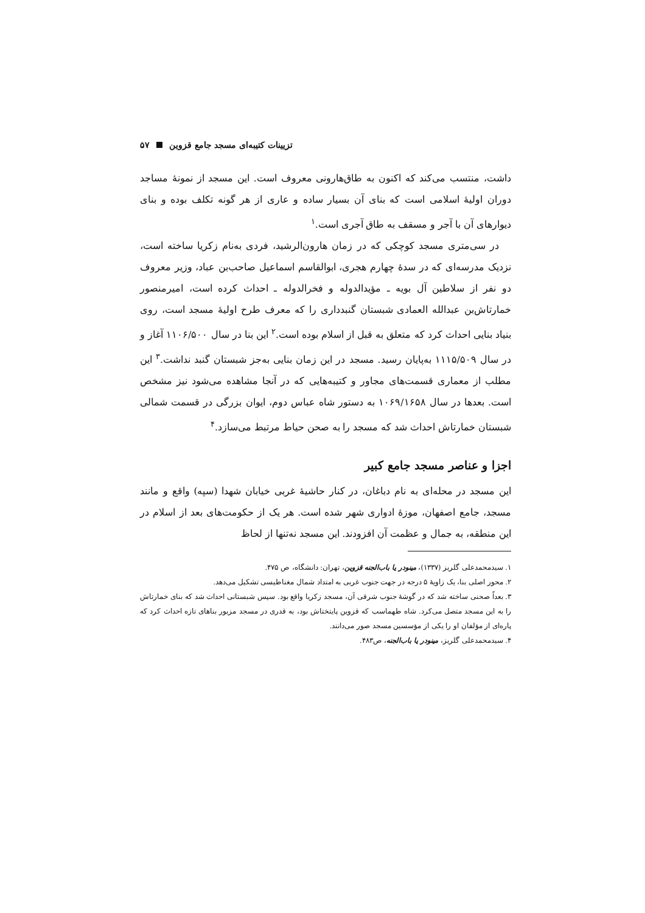تزیینات کتیبه‌ای مسجد جامع قزوین ۵۷
داشت، منتسب می‌کند که اکنون به طاق‌هارونی معروف است. این مسجد از نمونهٔ مساجد دوران اولیهٔ اسلامی است که بنای آن بسیار ساده و عاری از هر گونه تکلف بوده و بنای دیوارهای آن با آجر و مسقف به طاق آجری است.<sup>۱</sup>
در سی‌متری مسجد کوچکی که در زمان هارون‌الرشید، فردی به‌نام زکریا ساخته است، نزدیک مدرسه‌ای که در سدهٔ چهارم هجری، ابوالقاسم اسماعیل صاحب‌بن عباد، وزیر معروف دو نفر از سلاطین آل بویه ـ مؤیدالدوله و فخرالدوله ـ احداث کرده است، امیرمنصور خمارتاش‌بن عبدالله العمادی شبستان گنبدداری را که معرف طرح اولیهٔ مسجد است، روی بنیاد بنایی احداث کرد که متعلق به قبل از اسلام بوده است.<sup>۲</sup> این بنا در سال ۱۱۰۶/۵۰۰ آغاز و در سال ۱۱۱۵/۵۰۹ به‌پایان رسید. مسجد در این زمان بنایی به‌جز شبستان گنبد نداشت.<sup>۳</sup> این مطلب از معماری قسمت‌های مجاور و کتیبه‌هایی که در آنجا مشاهده می‌شود نیز مشخص است. بعدها در سال ۱۰۶۹/۱۶۵۸ به دستور شاه عباس دوم، ایوان بزرگی در قسمت شمالی شبستان خمارتاش احداث شد که مسجد را به صحن حیاط مرتبط می‌سازد.<sup>۴</sup>
اجزا و عناصر مسجد جامع کبیر
این مسجد در محله‌ای به نام دباغان، در کنار حاشیهٔ غربی خیابان شهدا (سپه) واقع و مانند مسجد، جامع اصفهان، موزهٔ ادواری شهر شده است. هر یک از حکومت‌های بعد از اسلام در این منطقه، به جمال و عظمت آن افزودند. این مسجد نه‌تنها از لحاظ
۱. سیدمحمدعلی گلریز (۱۳۳۷)، مینودر یا باب‌الجنه قزوین، تهران: دانشگاه، ص ۴۷۵.
۲. محور اصلی بنا، یک زاویهٔ ۵ درجه در جهت جنوب غربی به امتداد شمال مغناطیسی تشکیل می‌دهد.
۳. بعداً صحنی ساخته شد که در گوشهٔ جنوب شرقی آن، مسجد زکریا واقع بود. سپس شبستانی احداث شد که بنای خمارتاش را به این مسجد متصل می‌کرد. شاه طهماسب که قزوین پایتختاش بود، به قدری در مسجد مزبور بناهای تازه احداث کرد که پاره‌ای از مؤلفان او را یکی از مؤسسین مسجد صور می‌دانند.
۴. سیدمحمدعلی گلریز، مینودر یا باب‌الجنه، ص۴۸۳.